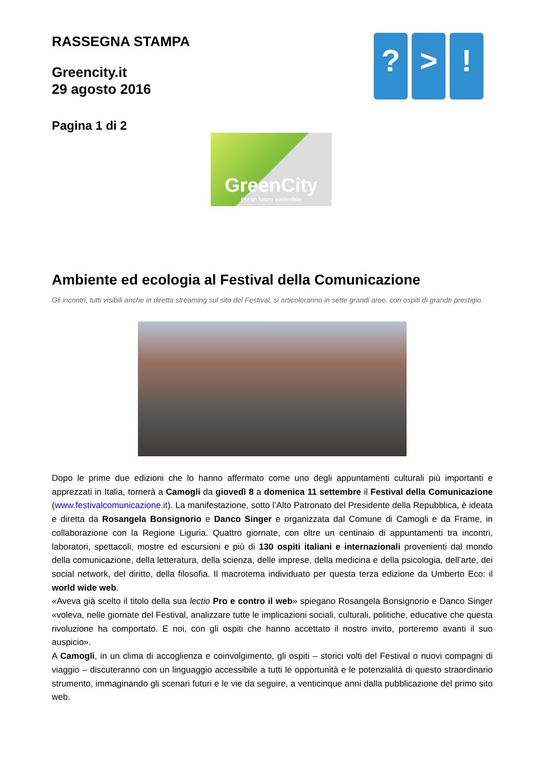RASSEGNA STAMPA
Greencity.it
29 agosto 2016
Pagina 1 di 2
? > !
GreenCity
Per un futuro sostenibile
Ambiente ed ecologia al Festival della Comunicazione
Gli incontri, tutti visibili anche in diretta streaming sul sito del Festival, si articoleranno in sette grandi aree, con ospiti di grande prestigio.
Dopo le prime due edizioni che lo hanno affermato come uno degli appuntamenti culturali più importanti e apprezzati in Italia, tornerà a Camogli da giovedì 8 a domenica 11 settembre il Festival della Comunicazione (www.festivalcomunicazione.it). La manifestazione, sotto l’Alto Patronato del Presidente della Repubblica, è ideata e diretta da Rosangela Bonsignorio e Danco Singer e organizzata dal Comune di Camogli e da Frame, in collaborazione con la Regione Liguria. Quattro giornate, con oltre un centinaio di appuntamenti tra incontri, laboratori, spettacoli, mostre ed escursioni e più di 130 ospiti italiani e internazionali provenienti dal mondo della comunicazione, della letteratura, della scienza, delle imprese, della medicina e della psicologia, dell’arte, dei social network, del diritto, della filosofia. Il macrotema individuato per questa terza edizione da Umberto Eco: il world wide web.
«Aveva già scelto il titolo della sua lectio Pro e contro il web» spiegano Rosangela Bonsignorio e Danco Singer «voleva, nelle giornate del Festival, analizzare tutte le implicazioni sociali, culturali, politiche, educative che questa rivoluzione ha comportato. E noi, con gli ospiti che hanno accettato il nostro invito, porteremo avanti il suo auspicio».
A Camogli, in un clima di accoglienza e coinvolgimento, gli ospiti – storici volti del Festival o nuovi compagni di viaggio – discuteranno con un linguaggio accessibile a tutti le opportunità e le potenzialità di questo straordinario strumento, immaginando gli scenari futuri e le vie da seguire, a venticinque anni dalla pubblicazione del primo sito web.